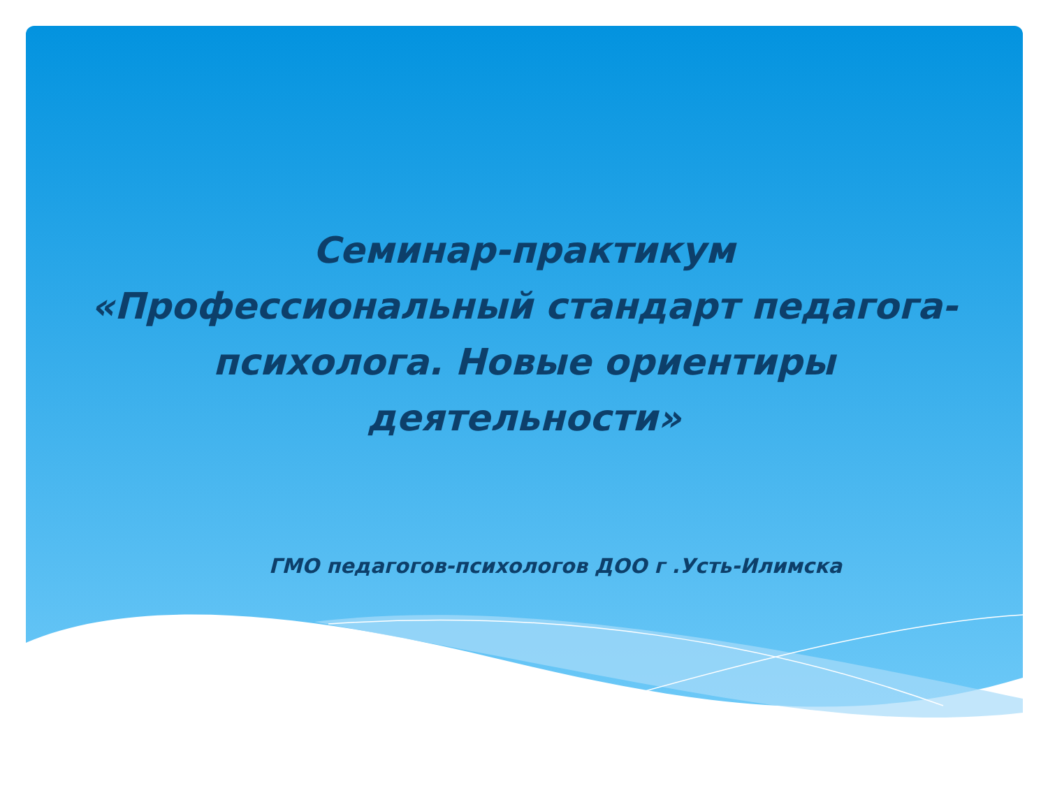Семинар-практикум
«Профессиональный стандарт педагога-психолога. Новые ориентиры деятельности»
ГМО педагогов-психологов ДОО г .Усть-Илимска